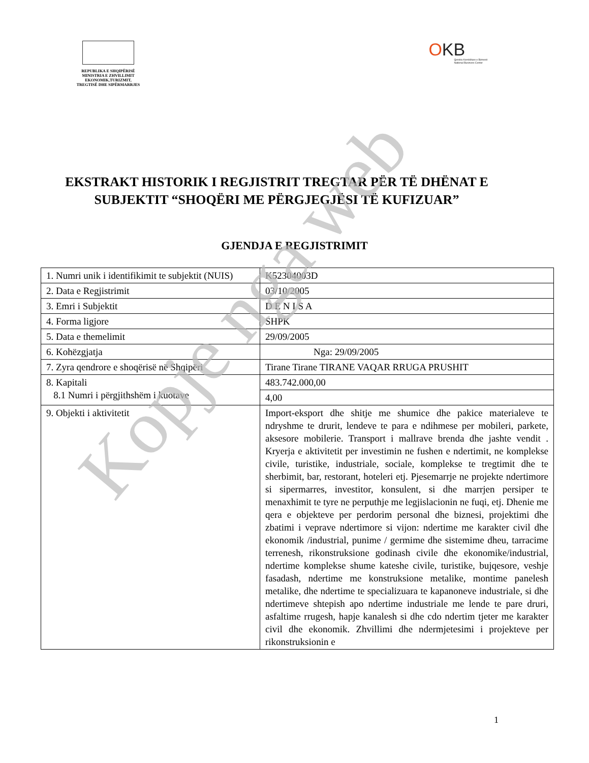REPUBLIKA E SHQIPËRISË
MINISTRIA E ZHVILLIMIT
EKONOMIK,TURIZMIT,
TREGTISË DHE SIPËRMARRJES
OKB
Qendra Kombëtare e Biznesit
National Business Center
EKSTRAKT HISTORIK I REGJISTRIT TREGTAR PËR TË DHËNAT E SUBJEKTIT “SHOQËRI ME PËRGJEGJËSI TË KUFIZUAR”
GJENDJA E REGJISTRIMIT
| 1. Numri unik i identifikimit te subjektit (NUIS) | K52304003D |
| 2. Data e Regjistrimit | 03/10/2005 |
| 3. Emri i Subjektit | D E N I S A |
| 4. Forma ligjore | SHPK |
| 5. Data e themelimit | 29/09/2005 |
| 6. Kohëzgjatja | Nga: 29/09/2005 |
| 7. Zyra qendrore e shoqërisë në Shqipëri | Tirane Tirane TIRANE VAQAR RRUGA PRUSHIT |
| 8. Kapitali 8.1 Numri i përgjithshëm i kuotave | 483.742.000,00 |
| | 4,00 |
| 9. Objekti i aktivitetit | Import-eksport dhe shitje me shumice dhe pakice materialeve te ndryshme te drurit, lendeve te para e ndihmese per mobileri, parkete, aksesore mobilerie. Transport i mallrave brenda dhe jashte vendit . Kryerja e aktivitetit per investimin ne fushen e ndertimit, ne komplekse civile, turistike, industriale, sociale, komplekse te tregtimit dhe te sherbimit, bar, restorant, hoteleri etj. Pjesemarrje ne projekte ndertimore si sipermarres, investitor, konsulent, si dhe marrjen persiper te menaxhimit te tyre ne perputhje me legjislacionin ne fuqi, etj. Dhenie me qera e objekteve per perdorim personal dhe biznesi, projektimi dhe zbatimi i veprave ndertimore si vijon: ndertime me karakter civil dhe ekonomik /industrial, punime / germime dhe sistemime dheu, tarracime terrenesh, rikonstruksione godinash civile dhe ekonomike/industrial, ndertime komplekse shume kateshe civile, turistike, bujqesore, veshje fasadash, ndertime me konstruksione metalike, montime panelesh metalike, dhe ndertime te specializuara te kapanoneve industriale, si dhe ndertimeve shtepish apo ndertime industriale me lende te pare druri, asfaltime rrugesh, hapje kanalesh si dhe cdo ndertim tjeter me karakter civil dhe ekonomik. Zhvillimi dhe ndermjetesimi i projekteve per rikonstruksionin e |
1
Kopje nga web